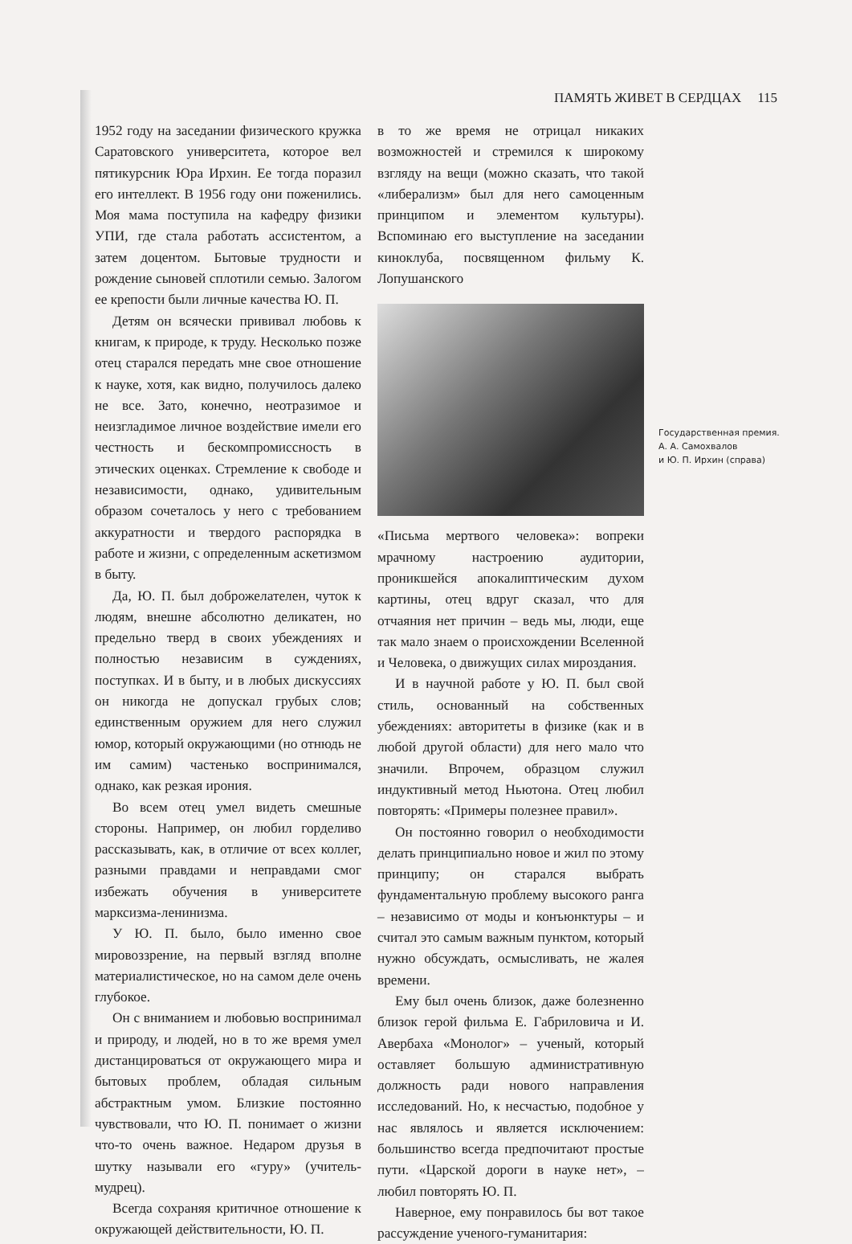ПАМЯТЬ ЖИВЕТ В СЕРДЦАХ 115
1952 году на заседании физического кружка Саратовского университета, которое вел пятикурсник Юра Ирхин. Ее тогда поразил его интеллект. В 1956 году они поженились. Моя мама поступила на кафедру физики УПИ, где стала работать ассистентом, а затем доцентом. Бытовые трудности и рождение сыновей сплотили семью. Залогом ее крепости были личные качества Ю. П.
Детям он всячески прививал любовь к книгам, к природе, к труду. Несколько позже отец старался передать мне свое отношение к науке, хотя, как видно, получилось далеко не все. Зато, конечно, неотразимое и неизгладимое личное воздействие имели его честность и бескомпромиссность в этических оценках. Стремление к свободе и независимости, однако, удивительным образом сочеталось у него с требованием аккуратности и твердого распорядка в работе и жизни, с определенным аскетизмом в быту.
Да, Ю. П. был доброжелателен, чуток к людям, внешне абсолютно деликатен, но предельно тверд в своих убеждениях и полностью независим в суждениях, поступках. И в быту, и в любых дискуссиях он никогда не допускал грубых слов; единственным оружием для него служил юмор, который окружающими (но отнюдь не им самим) частенько воспринимался, однако, как резкая ирония.
Во всем отец умел видеть смешные стороны. Например, он любил горделиво рассказывать, как, в отличие от всех коллег, разными правдами и неправдами смог избежать обучения в университете марксизма-ленинизма.
У Ю. П. было, было именно свое мировоззрение, на первый взгляд вполне материалистическое, но на самом деле очень глубокое.
Он с вниманием и любовью воспринимал и природу, и людей, но в то же время умел дистанцироваться от окружающего мира и бытовых проблем, обладая сильным абстрактным умом. Близкие постоянно чувствовали, что Ю. П. понимает о жизни что-то очень важное. Недаром друзья в шутку называли его «гуру» (учитель-мудрец).
Всегда сохраняя критичное отношение к окружающей действительности, Ю. П.
в то же время не отрицал никаких возможностей и стремился к широкому взгляду на вещи (можно сказать, что такой «либерализм» был для него самоценным принципом и элементом культуры). Вспоминаю его выступление на заседании киноклуба, посвященном фильму К. Лопушанского
«Письма мертвого человека»: вопреки мрачному настроению аудитории, проникшейся апокалиптическим духом картины, отец вдруг сказал, что для отчаяния нет причин – ведь мы, люди, еще так мало знаем о происхождении Вселенной и Человека, о движущих силах мироздания.
И в научной работе у Ю. П. был свой стиль, основанный на собственных убеждениях: авторитеты в физике (как и в любой другой области) для него мало что значили. Впрочем, образцом служил индуктивный метод Ньютона. Отец любил повторять: «Примеры полезнее правил».
Он постоянно говорил о необходимости делать принципиально новое и жил по этому принципу; он старался выбрать фундаментальную проблему высокого ранга – независимо от моды и конъюнктуры – и считал это самым важным пунктом, который нужно обсуждать, осмысливать, не жалея времени.
Ему был очень близок, даже болезненно близок герой фильма Е. Габриловича и И. Авербаха «Монолог» – ученый, который оставляет большую административную должность ради нового направления исследований. Но, к несчастью, подобное у нас являлось и является исключением: большинство всегда предпочитают простые пути. «Царской дороги в науке нет», – любил повторять Ю. П.
Наверное, ему понравилось бы вот такое рассуждение ученого-гуманитария:
Государственная премия.
А. А. Самохвалов
и Ю. П. Ирхин (справа)